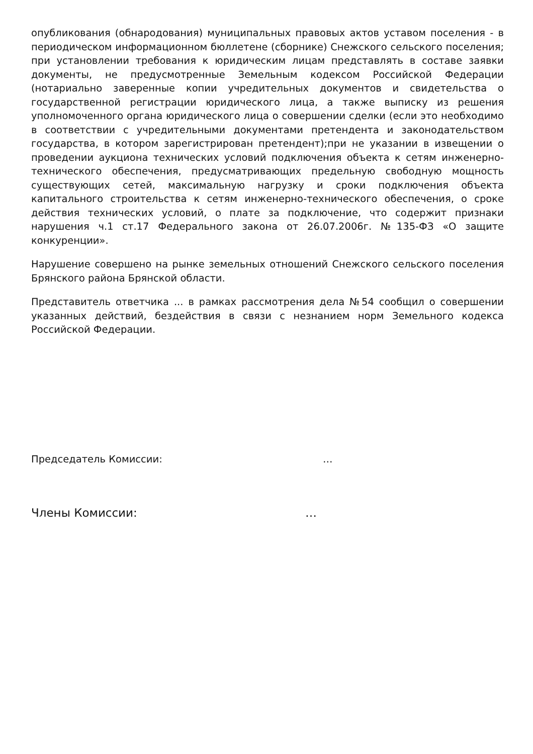опубликования (обнародования) муниципальных правовых актов уставом поселения - в периодическом информационном бюллетене (сборнике) Снежского сельского поселения; при установлении требования к юридическим лицам представлять в составе заявки документы, не предусмотренные Земельным кодексом Российской Федерации (нотариально заверенные копии учредительных документов и свидетельства о государственной регистрации юридического лица, а также выписку из решения уполномоченного органа юридического лица о совершении сделки (если это необходимо в соответствии с учредительными документами претендента и законодательством государства, в котором зарегистрирован претендент);при не указании в извещении о проведении аукциона технических условий подключения объекта к сетям инженерно-технического обеспечения, предусматривающих предельную свободную мощность существующих сетей, максимальную нагрузку и сроки подключения объекта капитального строительства к сетям инженерно-технического обеспечения, о сроке действия технических условий, о плате за подключение, что содержит признаки нарушения ч.1 ст.17 Федерального закона от 26.07.2006г. №135-ФЗ «О защите конкуренции».
Нарушение совершено на рынке земельных отношений Снежского сельского поселения Брянского района Брянской области.
Представитель ответчика ... в рамках рассмотрения дела №54 сообщил о совершении указанных действий, бездействия в связи с незнанием норм Земельного кодекса Российской Федерации.
Председатель Комиссии: …
Члены Комиссии: …